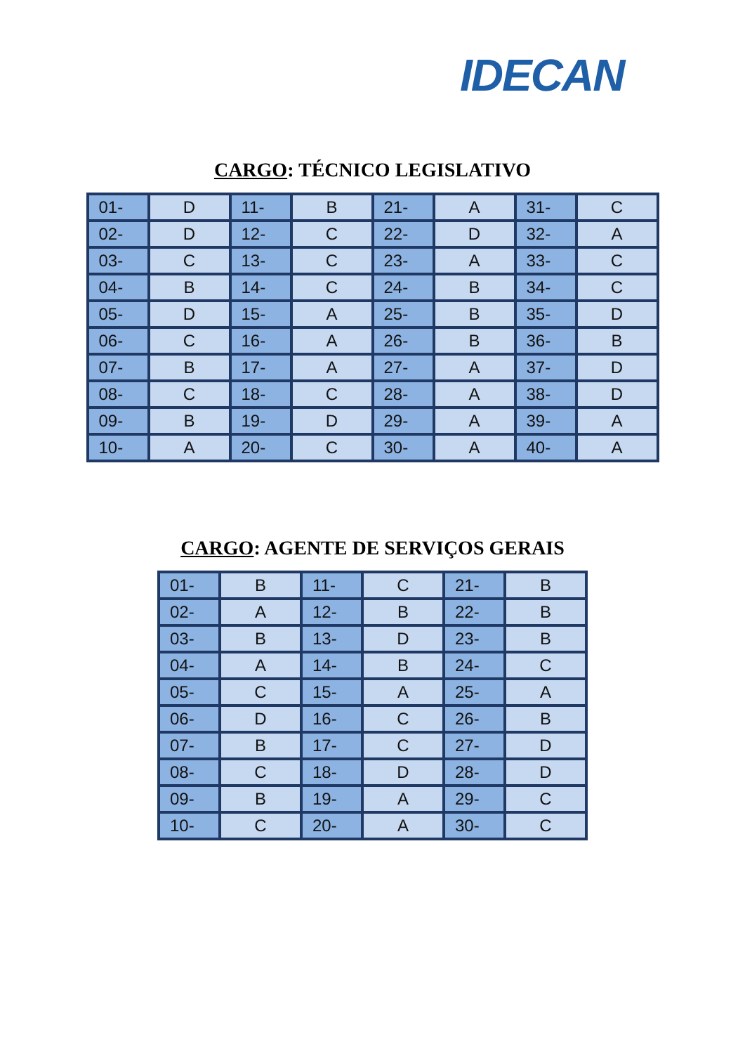IDECAN
CARGO: TÉCNICO LEGISLATIVO
| 01- | D | 11- | B | 21- | A | 31- | C |
| 02- | D | 12- | C | 22- | D | 32- | A |
| 03- | C | 13- | C | 23- | A | 33- | C |
| 04- | B | 14- | C | 24- | B | 34- | C |
| 05- | D | 15- | A | 25- | B | 35- | D |
| 06- | C | 16- | A | 26- | B | 36- | B |
| 07- | B | 17- | A | 27- | A | 37- | D |
| 08- | C | 18- | C | 28- | A | 38- | D |
| 09- | B | 19- | D | 29- | A | 39- | A |
| 10- | A | 20- | C | 30- | A | 40- | A |
CARGO: AGENTE DE SERVIÇOS GERAIS
| 01- | B | 11- | C | 21- | B |
| 02- | A | 12- | B | 22- | B |
| 03- | B | 13- | D | 23- | B |
| 04- | A | 14- | B | 24- | C |
| 05- | C | 15- | A | 25- | A |
| 06- | D | 16- | C | 26- | B |
| 07- | B | 17- | C | 27- | D |
| 08- | C | 18- | D | 28- | D |
| 09- | B | 19- | A | 29- | C |
| 10- | C | 20- | A | 30- | C |